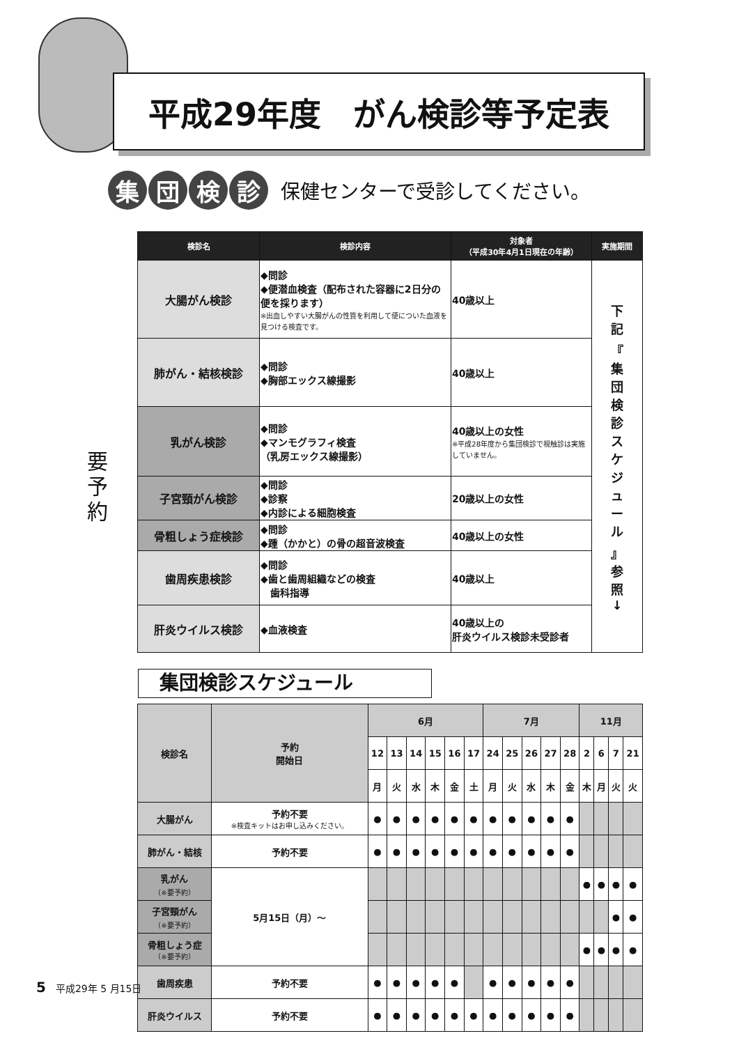平成29年度　がん検診等予定表
集 団 検 診
保健センターで受診してください。
要 予 約
| 検診名 | 検診内容 | 対象者 （平成30年4月1日現在の年齢） | 実施期間 |
| --- | --- | --- | --- |
| 大腸がん検診 | ◆問診 ◆便潜血検査（配布された容器に2日分の便を採ります） ※出血しやすい大腸がんの性質を利用して便についた血液を見つける検査です。 | 40歳以上 | 下 記 『 集 団 検 診 ス ケ ジ ュ ー ル 』 参 照 ↓ |
| 肺がん・結核検診 | ◆問診 ◆胸部エックス線撮影 | 40歳以上 | |
| 乳がん検診 | ◆問診 ◆マンモグラフィ検査 （乳房エックス線撮影） | 40歳以上の女性 ※平成28年度から集団検診で視触診は実施していません。 | |
| 子宮頸がん検診 | ◆問診 ◆診察 ◆内診による細胞検査 | 20歳以上の女性 | |
| 骨粗しょう症検診 | ◆問診 ◆踵（かかと）の骨の超音波検査 | 40歳以上の女性 | |
| 歯周疾患検診 | ◆問診 ◆歯と歯周組織などの検査 歯科指導 | 40歳以上 | |
| 肝炎ウイルス検診 | ◆血液検査 | 40歳以上の 肝炎ウイルス検診未受診者 | |
集団検診スケジュール
| 検診名 | 予約 開始日 | 6月 | | | | | | 7月 | | | | | 11月 | | | |
| | | 12 | 13 | 14 | 15 | 16 | 17 | 24 | 25 | 26 | 27 | 28 | 2 | 6 | 7 | 21 |
| | | 月 | 火 | 水 | 木 | 金 | 土 | 月 | 火 | 水 | 木 | 金 | 木 | 月 | 火 | 火 |
| 大腸がん | 予約不要 ※検査キットはお申し込みください。 | ● | ● | ● | ● | ● | ● | ● | ● | ● | ● | ● | | | | |
| 肺がん・結核 | 予約不要 | ● | ● | ● | ● | ● | ● | ● | ● | ● | ● | ● | | | | |
| 乳がん （※要予約） | 5月15日（月）～ | | | | | | | | | | | | ● | ● | ● | ● |
| 子宮頸がん （※要予約） | | | | | | | | | | | | | | | ● | ● |
| 骨粗しょう症 （※要予約） | | | | | | | | | | | | | ● | ● | ● | ● |
| 歯周疾患 | 予約不要 | ● | ● | ● | ● | ● | | ● | ● | ● | ● | ● | | | | |
| 肝炎ウイルス | 予約不要 | ● | ● | ● | ● | ● | ● | ● | ● | ● | ● | ● | | | | |
5　平成29年 5 月15日